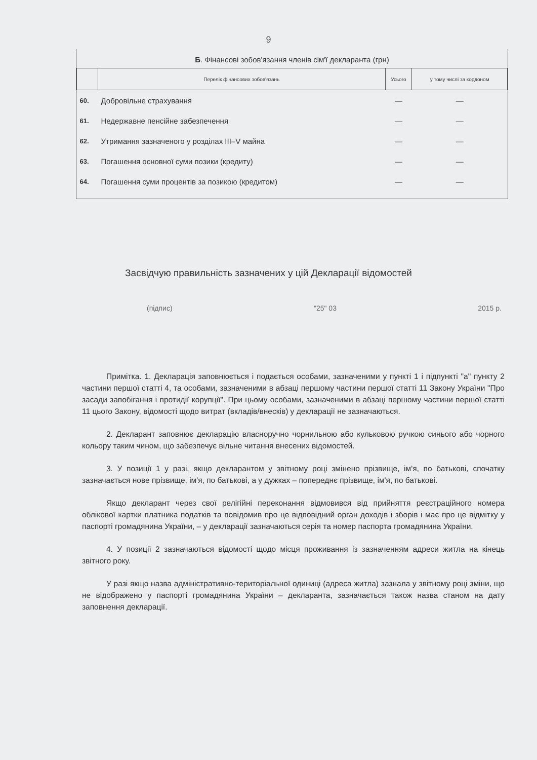9
Б. Фінансові зобов'язання членів сім'ї декларанта (грн)
| | Перелік фінансових зобов'язань | Усього | у тому числі за кордоном |
| --- | --- | --- | --- |
| 60. | Добровільне страхування | — | — |
| 61. | Недержавне пенсійне забезпечення | — | — |
| 62. | Утримання зазначеного у розділах III–V майна | — | — |
| 63. | Погашення основної суми позики (кредиту) | — | — |
| 64. | Погашення суми процентів за позикою (кредитом) | — | — |
Засвідчую правильність зазначених у цій Декларації відомостей
(підпис) "25" 03 2015 р.
Примітка. 1. Декларація заповнюється і подається особами, зазначеними у пункті 1 і підпункті "а" пункту 2 частини першої статті 4, та особами, зазначеними в абзаці першому частини першої статті 11 Закону України "Про засади запобігання і протидії корупції". При цьому особами, зазначеними в абзаці першому частини першої статті 11 цього Закону, відомості щодо витрат (вкладів/внесків) у декларації не зазначаються.
2. Декларант заповнює декларацію власноручно чорнильною або кульковою ручкою синього або чорного кольору таким чином, що забезпечує вільне читання внесених відомостей.
3. У позиції 1 у разі, якщо декларантом у звітному році змінено прізвище, ім'я, по батькові, спочатку зазначається нове прізвище, ім'я, по батькові, а у дужках – попереднє прізвище, ім'я, по батькові.
Якщо декларант через свої релігійні переконання відмовився від прийняття реєстраційного номера облікової картки платника податків та повідомив про це відповідний орган доходів і зборів і має про це відмітку у паспорті громадянина України, – у декларації зазначаються серія та номер паспорта громадянина України.
4. У позиції 2 зазначаються відомості щодо місця проживання із зазначенням адреси житла на кінець звітного року.
У разі якщо назва адміністративно-територіальної одиниці (адреса житла) зазнала у звітному році зміни, що не відображено у паспорті громадянина України – декларанта, зазначається також назва станом на дату заповнення декларації.